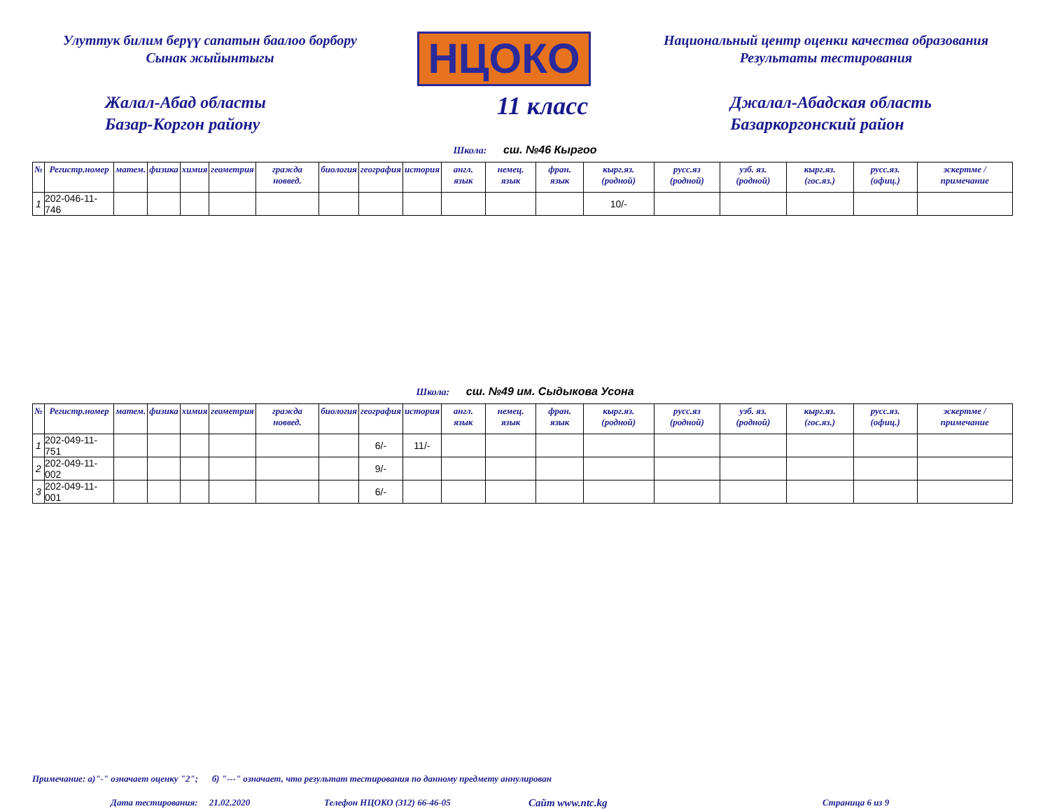Улуттук билим берүү сапатын баалоо борбору
Сынак жыйынтыгы
НЦОКО
Национальный центр оценки качества образования
Результаты тестирования
Жалал-Абад областы
Базар-Коргон району
11 класс
Джалал-Абадская область
Базаркоргонский район
Школа: сш. №46 Кыргоо
| № | Регистр.номер | матем. | физика | химия | геометрия | гражда новвед. | биология | география | история | англ. язык | немец. язык | фран. язык | кырг.яз. (родной) | русс.яз (родной) | узб. яз. (родной) | кырг.яз. (гос.яз.) | русс.яз. (офиц.) | эскертме / примечание |
| --- | --- | --- | --- | --- | --- | --- | --- | --- | --- | --- | --- | --- | --- | --- | --- | --- | --- | --- |
| 1 | 202-046-11-746 | | | | | | | | | | | | 10/- | | | | | |
Школа: сш. №49 им. Сыдыкова Усона
| № | Регистр.номер | матем. | физика | химия | геометрия | гражда новвед. | биология | география | история | англ. язык | немец. язык | фран. язык | кырг.яз. (родной) | русс.яз (родной) | узб. яз. (родной) | кырг.яз. (гос.яз.) | русс.яз. (офиц.) | эскертме / примечание |
| --- | --- | --- | --- | --- | --- | --- | --- | --- | --- | --- | --- | --- | --- | --- | --- | --- | --- | --- |
| 1 | 202-049-11-751 | | | | | | | 6/- | 11/- | | | | | | | | | |
| 2 | 202-049-11-002 | | | | | | | 9/- | | | | | | | | | | |
| 3 | 202-049-11-001 | | | | | | | 6/- | | | | | | | | | | |
Примечание: а)"-" означает оценку "2"; б) "---" означает, что результат тестирования по данному предмету аннулирован
Дата тестирования: 21.02.2020 Телефон НЦОКО (312) 66-46-05 Сайт www.ntc.kg Страница 6 из 9